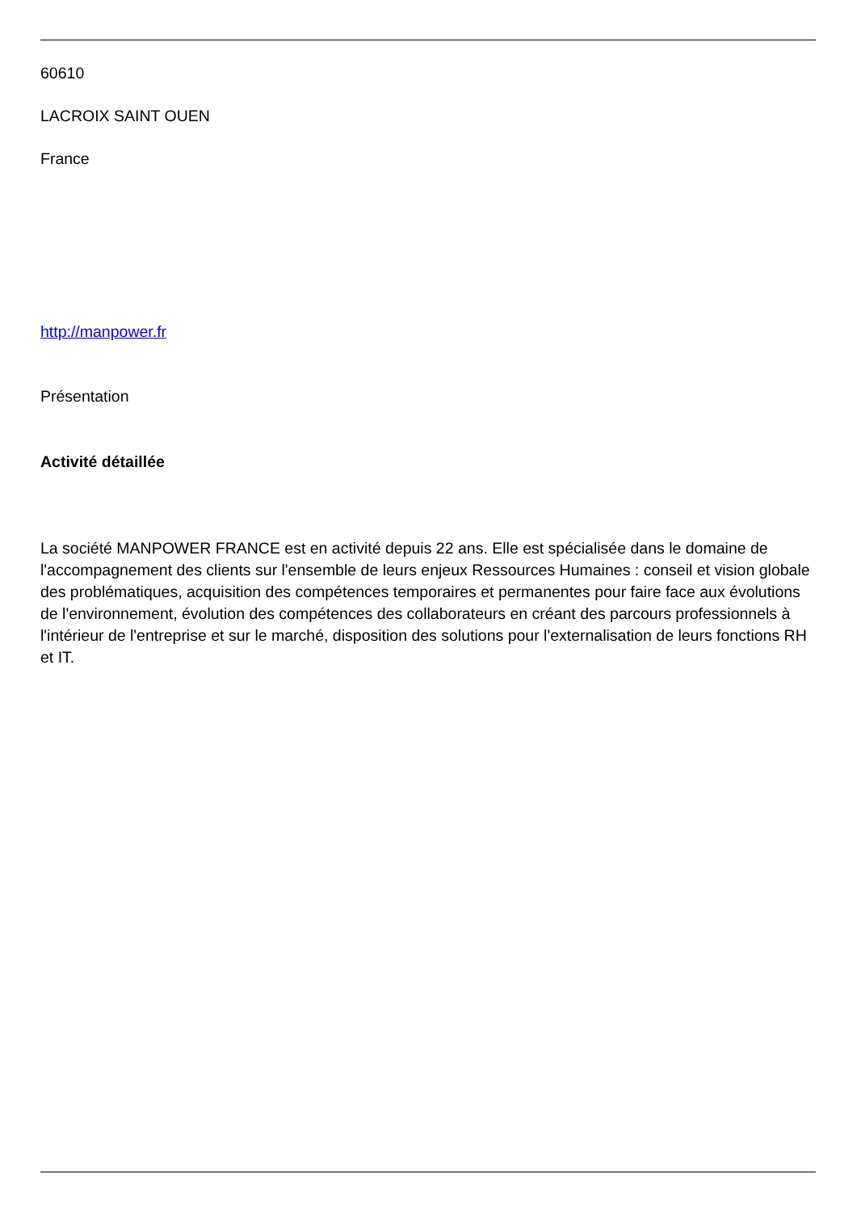60610
LACROIX SAINT OUEN
France
http://manpower.fr
Présentation
Activité détaillée
La société MANPOWER FRANCE est en activité depuis 22 ans. Elle est spécialisée dans le domaine de l'accompagnement des clients sur l'ensemble de leurs enjeux Ressources Humaines : conseil et vision globale des problématiques, acquisition des compétences temporaires et permanentes pour faire face aux évolutions de l'environnement, évolution des compétences des collaborateurs en créant des parcours professionnels à l'intérieur de l'entreprise et sur le marché, disposition des solutions pour l'externalisation de leurs fonctions RH et IT.